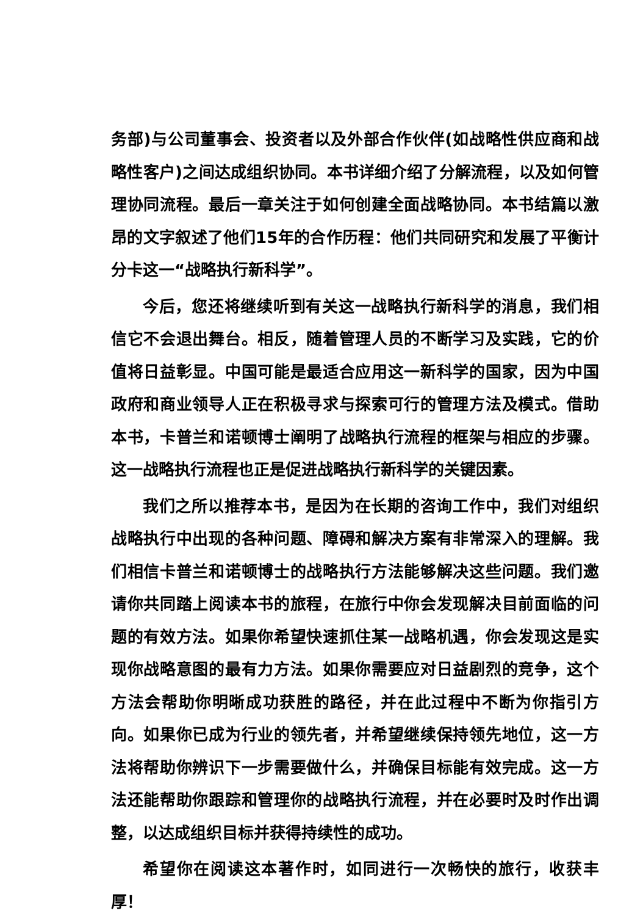务部)与公司董事会、投资者以及外部合作伙伴(如战略性供应商和战略性客户)之间达成组织协同。本书详细介绍了分解流程，以及如何管理协同流程。最后一章关注于如何创建全面战略协同。本书结篇以激昂的文字叙述了他们15年的合作历程：他们共同研究和发展了平衡计分卡这一“战略执行新科学”。
今后，您还将继续听到有关这一战略执行新科学的消息，我们相信它不会退出舞台。相反，随着管理人员的不断学习及实践，它的价值将日益彰显。中国可能是最适合应用这一新科学的国家，因为中国政府和商业领导人正在积极寻求与探索可行的管理方法及模式。借助本书，卡普兰和诺顿博士阐明了战略执行流程的框架与相应的步骤。这一战略执行流程也正是促进战略执行新科学的关键因素。
我们之所以推荐本书，是因为在长期的咨询工作中，我们对组织战略执行中出现的各种问题、障碍和解决方案有非常深入的理解。我们相信卡普兰和诺顿博士的战略执行方法能够解决这些问题。我们邀请你共同踏上阅读本书的旅程，在旅行中你会发现解决目前面临的问题的有效方法。如果你希望快速抓住某一战略机遇，你会发现这是实现你战略意图的最有力方法。如果你需要应对日益剧烈的竞争，这个方法会帮助你明晰成功获胜的路径，并在此过程中不断为你指引方向。如果你已成为行业的领先者，并希望继续保持领先地位，这一方法将帮助你辨识下一步需要做什么，并确保目标能有效完成。这一方法还能帮助你跟踪和管理你的战略执行流程，并在必要时及时作出调整，以达成组织目标并获得持续性的成功。
希望你在阅读这本著作时，如同进行一次畅快的旅行，收获丰厚！